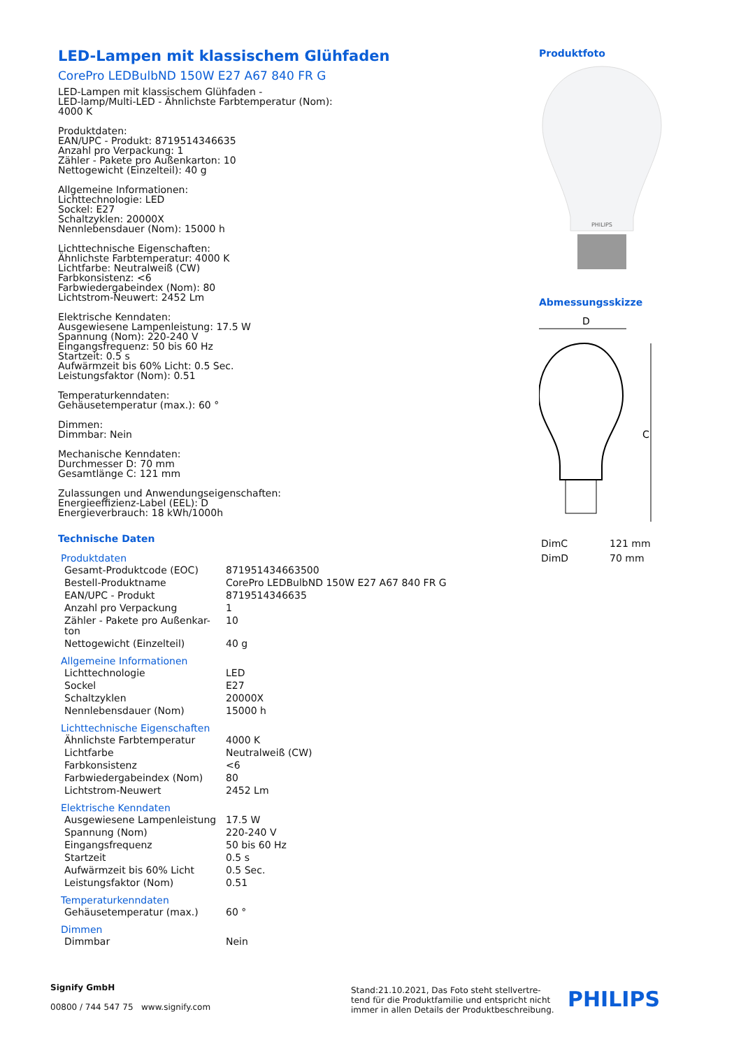LED-Lampen mit klassischem Glühfaden
CorePro LEDBulbND 150W E27 A67 840 FR G
LED-Lampen mit klassischem Glühfaden -
LED-lamp/Multi-LED - Ähnlichste Farbtemperatur (Nom):
4000 K
Produktdaten:
EAN/UPC - Produkt: 8719514346635
Anzahl pro Verpackung: 1
Zähler - Pakete pro Außenkarton: 10
Nettogewicht (Einzelteil): 40 g
Allgemeine Informationen:
Lichttechnologie: LED
Sockel: E27
Schaltzyklen: 20000X
Nennlebensdauer (Nom): 15000 h
Lichttechnische Eigenschaften:
Ähnlichste Farbtemperatur: 4000 K
Lichtfarbe: Neutralweiß (CW)
Farbkonsistenz: <6
Farbwiedergabeindex (Nom): 80
Lichtstrom-Neuwert: 2452 Lm
Elektrische Kenndaten:
Ausgewiesene Lampenleistung: 17.5 W
Spannung (Nom): 220-240 V
Eingangsfrequenz: 50 bis 60 Hz
Startzeit: 0.5 s
Aufwärmzeit bis 60% Licht: 0.5 Sec.
Leistungsfaktor (Nom): 0.51
Temperaturkenndaten:
Gehäusetemperatur (max.): 60 °
Dimmen:
Dimmbar: Nein
Mechanische Kenndaten:
Durchmesser D: 70 mm
Gesamtlänge C: 121 mm
Zulassungen und Anwendungseigenschaften:
Energieeffizienz-Label (EEL): D
Energieverbrauch: 18 kWh/1000h
Technische Daten
Produktdaten
| Gesamt-Produktcode (EOC) | 871951434663500 |
| Bestell-Produktname | CorePro LEDBulbND 150W E27 A67 840 FR G |
| EAN/UPC - Produkt | 8719514346635 |
| Anzahl pro Verpackung | 1 |
| Zähler - Pakete pro Außenkar- ton | 10 |
| Nettogewicht (Einzelteil) | 40 g |
Allgemeine Informationen
| Lichttechnologie | LED |
| Sockel | E27 |
| Schaltzyklen | 20000X |
| Nennlebensdauer (Nom) | 15000 h |
Lichttechnische Eigenschaften
| Ähnlichste Farbtemperatur | 4000 K |
| Lichtfarbe | Neutralweiß (CW) |
| Farbkonsistenz | <6 |
| Farbwiedergabeindex (Nom) | 80 |
| Lichtstrom-Neuwert | 2452 Lm |
Elektrische Kenndaten
| Ausgewiesene Lampenleistung | 17.5 W |
| Spannung (Nom) | 220-240 V |
| Eingangsfrequenz | 50 bis 60 Hz |
| Startzeit | 0.5 s |
| Aufwärmzeit bis 60% Licht | 0.5 Sec. |
| Leistungsfaktor (Nom) | 0.51 |
Temperaturkenndaten
| Gehäusetemperatur (max.) | 60 ° |
Dimmen
| Dimmbar | Nein |
Produktfoto
PHILIPS
Abmessungsskizze
D
C
| DimC | 121 mm |
| DimD | 70 mm |
Signify GmbH
00800 / 744 547 75 www.signify.com
Stand:21.10.2021, Das Foto steht stellvertre-
tend für die Produktfamilie und entspricht nicht
immer in allen Details der Produktbeschreibung.
PHILIPS